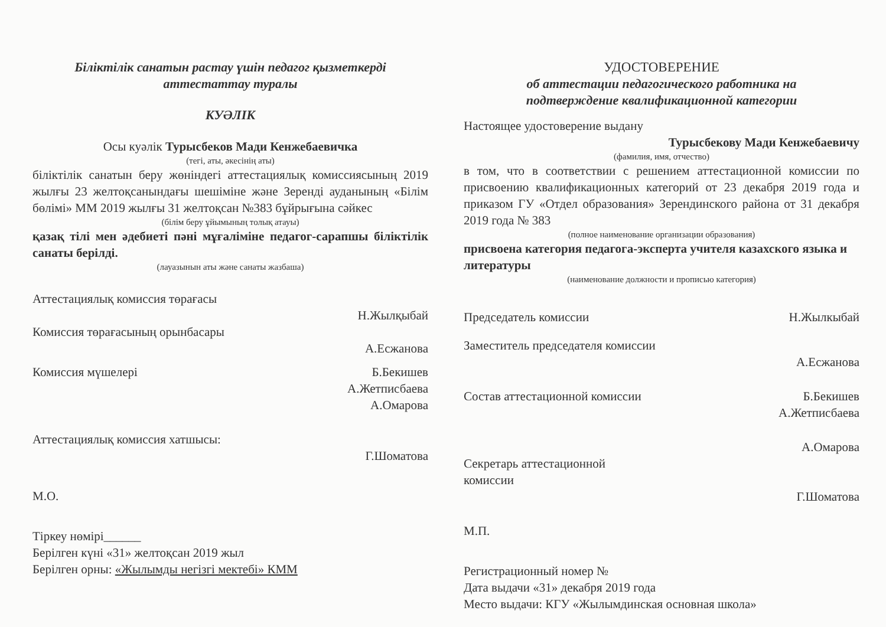Біліктілік санатын растау үшін педагог қызметкерді
аттестаттау туралы
КУӘЛІК
Осы куәлік Турысбеков Мади Кенжебаевичка
(тегі, аты, әкесінің аты)
біліктілік санатын беру жөніндегі аттестациялық комиссиясының 2019 жылғы 23 желтоқсанындағы шешіміне және Зеренді ауданының «Білім бөлімі» ММ 2019 жылғы 31 желтоқсан №383 бұйрығына сәйкес
(білім беру ұйымының толық атауы)
қазақ тілі мен әдебиеті пәні мұғаліміне педагог-сарапшы біліктілік санаты берілді.
(лауазынын аты және санаты жазбаша)
Аттестациялық комиссия төрағасы
Н.Жылқыбай
Комиссия төрағасының орынбасары
А.Есжанова
Комиссия мүшелері Б.Бекишев
А.Жетписбаева
А.Омарова
Аттестациялық комиссия хатшысы:
Г.Шоматова
М.О.
Тіркеу нөмірі______
Берілген күні «31» желтоқсан 2019 жыл
Берілген орны: «Жылымды негізгі мектебі» КММ
УДОСТОВЕРЕНИЕ
об аттестации педагогического работника на
подтверждение квалификационной категории
Настоящее удостоверение выдану
Турысбекову Мади Кенжебаевичу
(фамилия, имя, отчество)
в том, что в соответствии с решением аттестационной комиссии по присвоению квалификационных категорий от 23 декабря 2019 года и приказом ГУ «Отдел образования» Зерендинского района от 31 декабря 2019 года № 383
(полное наименование организации образования)
присвоена категория педагога-эксперта учителя казахского языка и литературы
(наименование должности и прописью категория)
Председатель комиссии Н.Жылкыбай
Заместитель председателя комиссии
А.Есжанова
Состав аттестационной комиссии Б.Бекишев
А.Жетписбаева
А.Омарова
Секретарь аттестационной
комиссии
Г.Шоматова
М.П.
Регистрационный номер №
Дата выдачи «31» декабря 2019 года
Место выдачи: КГУ «Жылымдинская основная школа»